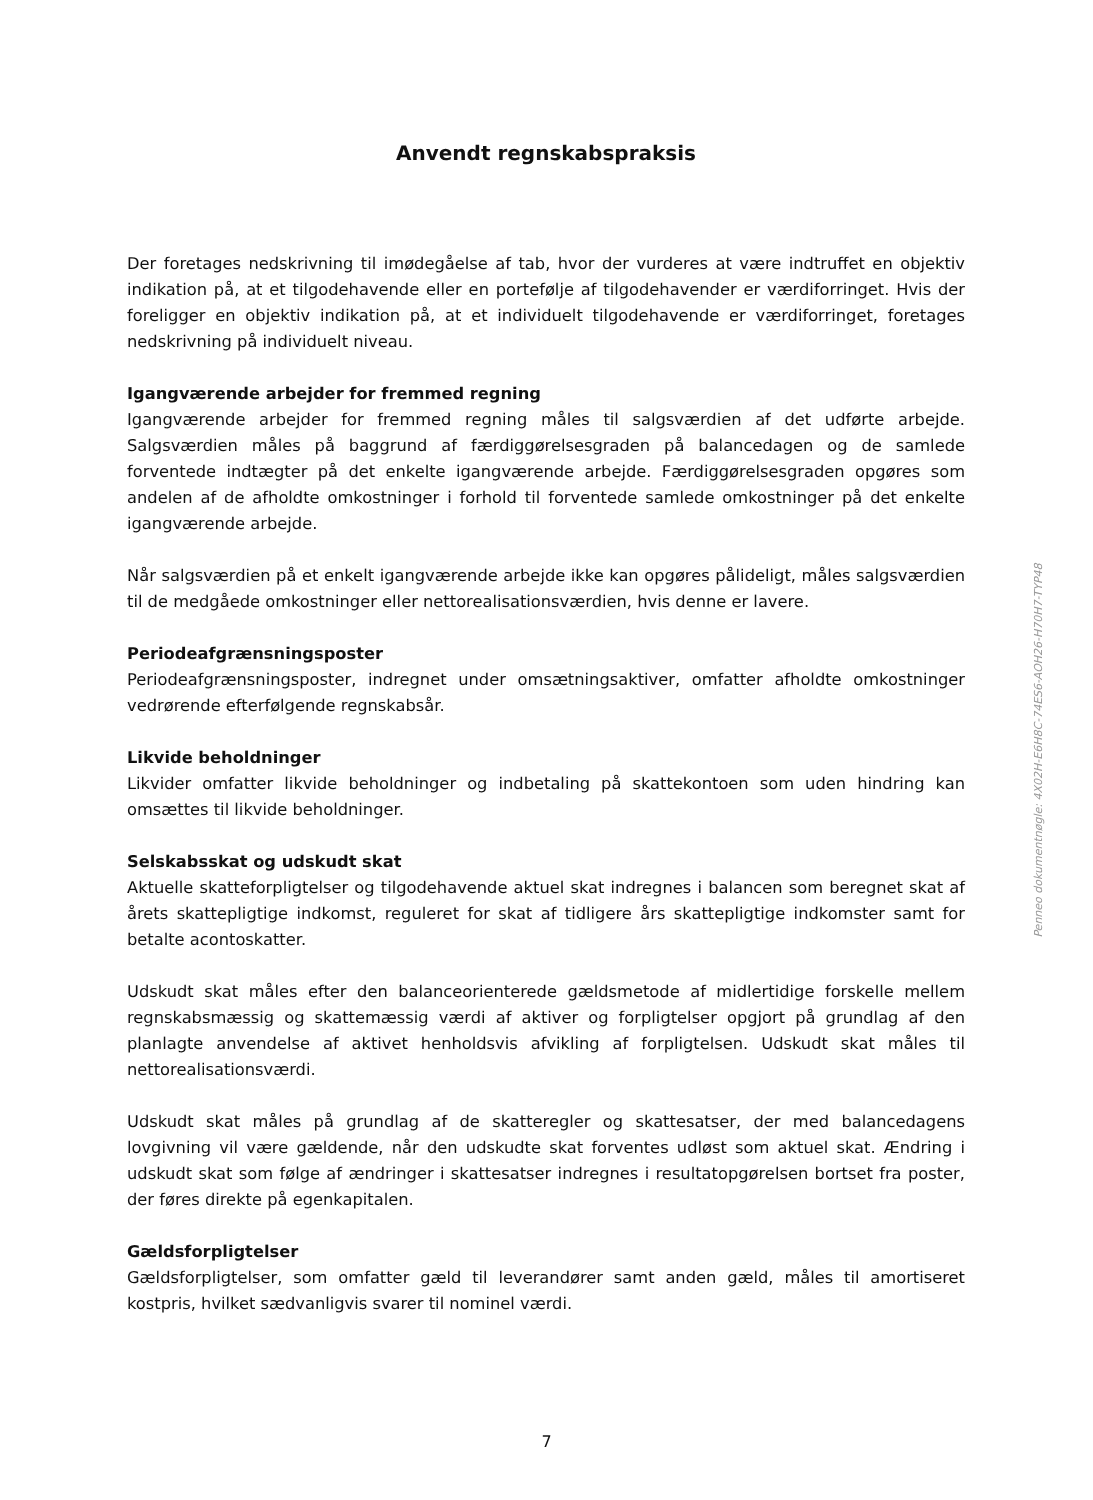Anvendt regnskabspraksis
Der foretages nedskrivning til imødegåelse af tab, hvor der vurderes at være indtruffet en objektiv indikation på, at et tilgodehavende eller en portefølje af tilgodehavender er værdiforringet. Hvis der foreligger en objektiv indikation på, at et individuelt tilgodehavende er værdiforringet, foretages nedskrivning på individuelt niveau.
Igangværende arbejder for fremmed regning
Igangværende arbejder for fremmed regning måles til salgsværdien af det udførte arbejde. Salgsværdien måles på baggrund af færdiggørelsesgraden på balancedagen og de samlede forventede indtægter på det enkelte igangværende arbejde. Færdiggørelsesgraden opgøres som andelen af de afholdte omkostninger i forhold til forventede samlede omkostninger på det enkelte igangværende arbejde.
Når salgsværdien på et enkelt igangværende arbejde ikke kan opgøres pålideligt, måles salgsværdien til de medgåede omkostninger eller nettorealisationsværdien, hvis denne er lavere.
Periodeafgrænsningsposter
Periodeafgrænsningsposter, indregnet under omsætningsaktiver, omfatter afholdte omkostninger vedrørende efterfølgende regnskabsår.
Likvide beholdninger
Likvider omfatter likvide beholdninger og indbetaling på skattekontoen som uden hindring kan omsættes til likvide beholdninger.
Selskabsskat og udskudt skat
Aktuelle skatteforpligtelser og tilgodehavende aktuel skat indregnes i balancen som beregnet skat af årets skattepligtige indkomst, reguleret for skat af tidligere års skattepligtige indkomster samt for betalte acontoskatter.
Udskudt skat måles efter den balanceorienterede gældsmetode af midlertidige forskelle mellem regnskabsmæssig og skattemæssig værdi af aktiver og forpligtelser opgjort på grundlag af den planlagte anvendelse af aktivet henholdsvis afvikling af forpligtelsen. Udskudt skat måles til nettorealisationsværdi.
Udskudt skat måles på grundlag af de skatteregler og skattesatser, der med balancedagens lovgivning vil være gældende, når den udskudte skat forventes udløst som aktuel skat. Ændring i udskudt skat som følge af ændringer i skattesatser indregnes i resultatopgørelsen bortset fra poster, der føres direkte på egenkapitalen.
Gældsforpligtelser
Gældsforpligtelser, som omfatter gæld til leverandører samt anden gæld, måles til amortiseret kostpris, hvilket sædvanligvis svarer til nominel værdi.
Penneo dokumentnøgle: 4X02H-E6H8C-74ES6-AOH26-H70H7-TYP48
7